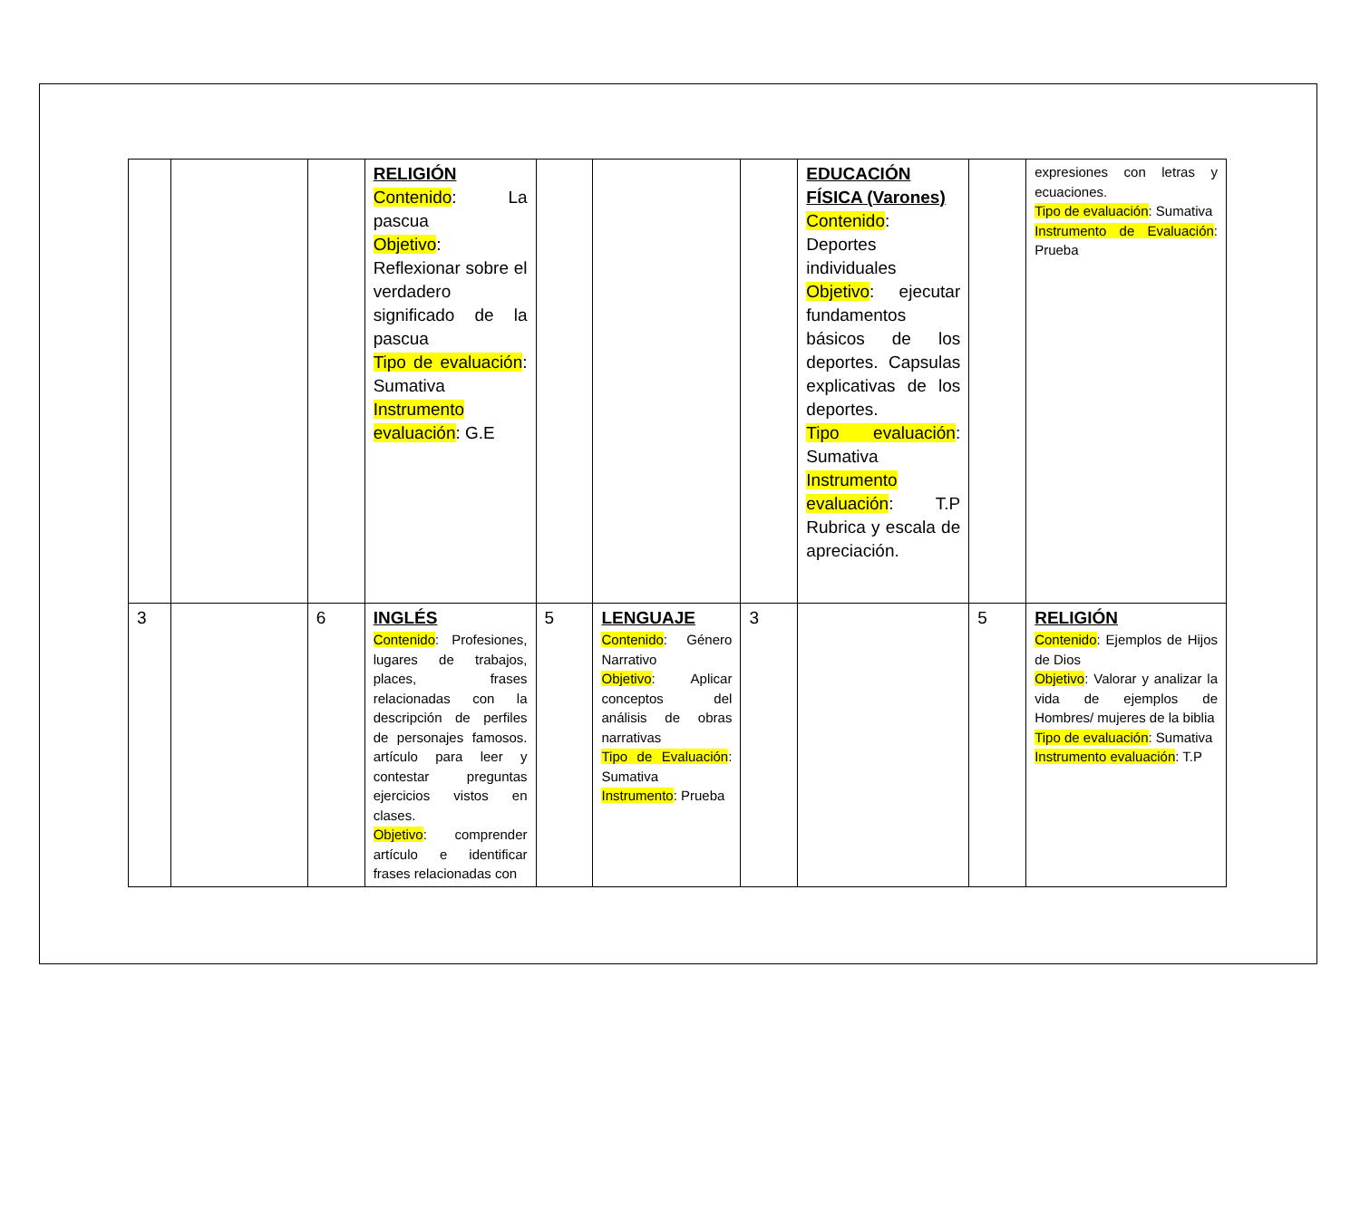| | | | RELIGIÓN Contenido : La pascua Objetivo : Reflexionar sobre el verdadero significado de la pascua Tipo de evaluación : Sumativa Instrumento evaluación : G.E | | | | EDUCACIÓN FÍSICA (Varones) Contenido : Deportes individuales Objetivo : ejecutar fundamentos básicos de los deportes. Capsulas explicativas de los deportes. Tipo evaluación : Sumativa Instrumento evaluación : T.P Rubrica y escala de apreciación. | | expresiones con letras y ecuaciones. Tipo de evaluación : Sumativa Instrumento de Evaluación : Prueba |
| 3 | | 6 | INGLÉS Contenido : Profesiones, lugares de trabajos, places, frases relacionadas con la descripción de perfiles de personajes famosos. artículo para leer y contestar preguntas ejercicios vistos en clases. Objetivo : comprender artículo e identificar frases relacionadas con | 5 | LENGUAJE Contenido : Género Narrativo Objetivo : Aplicar conceptos del análisis de obras narrativas Tipo de Evaluación : Sumativa Instrumento : Prueba | 3 | | 5 | RELIGIÓN Contenido : Ejemplos de Hijos de Dios Objetivo : Valorar y analizar la vida de ejemplos de Hombres/ mujeres de la biblia Tipo de evaluación : Sumativa Instrumento evaluación : T.P |